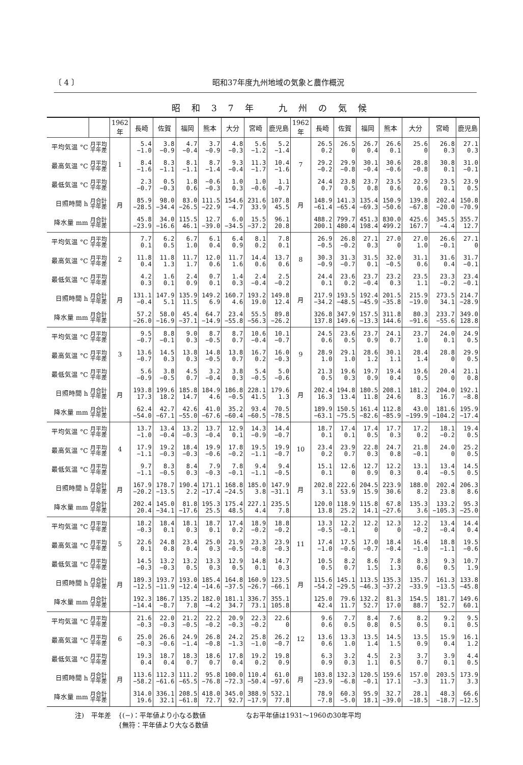〔 4 〕 昭和37年度九州地域の気象と農作概況
昭和37年 九州の気候
| | | 1962 年 | 長崎 | 佐賀 | 福岡 | 熊本 | 大分 | 宮崎 | 鹿児島 | 1962 年 | 長崎 | 佐賀 | 福岡 | 熊本 | 大分 | 宮崎 | 鹿児島 |
| --- | --- | --- | --- | --- | --- | --- | --- | --- | --- | --- | --- | --- | --- | --- | --- | --- | --- |
| 平均気温 °C | 月平均 平年差 | 1 月 | 5.4 −1.0 | 3.8 −0.9 | 4.7 −0.4 | 3.7 −0.9 | 4.8 −0.3 | 5.6 −1.2 | 5.2 −1.4 | 7 月 | 26.5 0.2 | 26.5 0 | 26.7 0.4 | 26.6 0.1 | 25.6 0 | 26.8 0.3 | 27.1 0.3 |
| 最高気温 °C | 月平均 平年差 | | 8.4 −1.6 | 8.3 −1.1 | 8.1 −1.1 | 8.7 −1.4 | 9.3 −0.4 | 11.3 −1.7 | 10.4 −1.6 | | 29.2 −0.2 | 29.9 −0.8 | 30.1 −0.4 | 30.6 −0.6 | 28.8 −0.8 | 30.8 0.1 | 31.0 −0.1 |
| 最低気温 °C | 月平均 平年差 | | 2.3 −0.7 | 0.5 −0.3 | 1.8 0.6 | −0.6 −0.3 | 1.0 0.3 | 1.0 −0.6 | 1.1 −0.7 | | 24.4 0.7 | 23.8 0.5 | 23.7 0.8 | 23.5 0.6 | 22.9 0.6 | 23.5 0.1 | 23.9 0.5 |
| 日照時間 h | 月合計 平年差 | | 85.9 −28.5 | 98.0 −34.4 | 83.0 −26.5 | 111.5 −22.9 | 154.6 −4.7 | 231.6 33.9 | 107.8 45.5 | | 148.9 −61.4 | 141.3 −65.4 | 135.4 −69.3 | 150.9 −50.6 | 139.8 −67.8 | 202.4 −20.0 | 150.8 −70.9 |
| 降水量 mm | 月合計 平年差 | | 45.8 −23.9 | 34.0 −16.6 | 115.5 46.1 | 12.7 −39.0 | 6.0 −34.5 | 15.5 −37.2 | 96.1 20.8 | | 488.2 200.1 | 799.7 480.4 | 451.3 198.4 | 830.0 499.2 | 425.6 167.7 | 345.5 −4.4 | 355.7 12.7 |
| 平均気温 °C | 月平均 平年差 | 2 月 | 7.7 0.1 | 6.2 0.5 | 6.7 1.0 | 6.1 0.4 | 6.4 0.9 | 8.1 0.2 | 7.8 0.1 | 8 月 | 26.9 −0.5 | 26.8 −0.2 | 27.1 0.3 | 27.0 0 | 27.0 1.0 | 26.6 −0.1 | 27.1 0 |
| 最高気温 °C | 月平均 平年差 | | 11.8 0.4 | 11.8 1.3 | 11.7 1.7 | 12.0 0.6 | 11.7 1.6 | 14.4 0.6 | 13.7 0.6 | | 30.3 −0.9 | 31.3 −0.7 | 31.5 0.1 | 32.0 −0.5 | 31.1 0.6 | 31.6 0.4 | 31.7 −0.1 |
| 最低気温 °C | 月平均 平年差 | | 4.2 0.3 | 1.6 0.1 | 2.4 0.9 | 0.7 0.1 | 1.4 0.3 | 2.4 −0.4 | 2.5 −0.2 | | 24.4 0.1 | 23.6 0.2 | 23.7 −0.4 | 23.2 0.3 | 23.5 1.1 | 23.3 −0.2 | 23.4 −0.1 |
| 日照時間 h | 月合計 平年差 | | 131.1 −0.4 | 147.9 5.1 | 135.9 11.5 | 149.2 6.9 | 160.7 4.6 | 193.2 19.0 | 149.8 12.4 | | 217.9 −34.2 | 193.5 −48.5 | 192.4 −45.9 | 201.5 −35.8 | 215.9 −19.0 | 273.5 34.1 | 214.7 −28.9 |
| 降水量 mm | 月合計 平年差 | | 57.2 −26.0 | 58.0 −16.9 | 45.4 −37.1 | 64.7 −14.9 | 23.4 −55.8 | 55.5 −56.3 | 89.8 −26.2 | | 326.8 137.8 | 347.9 149.6 | 157.5 −13.3 | 311.8 144.6 | 80.3 −91.6 | 233.7 −55.6 | 349.0 128.8 |
| 平均気温 °C | 月平均 平年差 | 3 月 | 9.5 −0.7 | 8.8 −0.1 | 9.0 0.3 | 8.7 −0.5 | 8.7 0.7 | 10.6 −0.4 | 10.1 −0.7 | 9 月 | 24.5 0.6 | 23.6 0.5 | 23.7 0.9 | 24.1 0.7 | 23.7 1.0 | 24.0 0.1 | 24.9 0.5 |
| 最高気温 °C | 月平均 平年差 | | 13.6 −0.7 | 14.5 0.3 | 13.8 0.3 | 14.8 −0.5 | 13.8 0.7 | 16.7 0.2 | 16.0 −0.3 | | 28.9 1.0 | 29.1 1.0 | 28.6 1.2 | 30.1 1.1 | 28.4 1.4 | 28.8 0 | 29.9 0.5 |
| 最低気温 °C | 月平均 平年差 | | 5.6 −0.9 | 3.8 −0.5 | 4.5 0.7 | 3.2 −0.4 | 3.8 0.3 | 5.4 −0.5 | 5.0 −0.6 | | 21.3 0.5 | 19.6 0.3 | 19.7 0.9 | 19.4 0.4 | 19.6 0.5 | 20.4 0 | 21.1 0.8 |
| 日照時間 h | 月合計 平年差 | | 193.8 17.3 | 199.6 18.2 | 185.8 14.7 | 184.9 4.6 | 186.8 −0.5 | 228.1 41.5 | 179.6 1.3 | | 202.4 16.3 | 194.8 13.4 | 180.5 11.8 | 208.1 24.6 | 181.2 8.3 | 204.0 16.7 | 192.1 −8.8 |
| 降水量 mm | 月合計 平年差 | | 62.4 −54.0 | 42.7 −67.1 | 42.6 −55.0 | 41.0 −67.6 | 35.2 −60.4 | 93.4 −60.5 | 70.5 −78.5 | | 189.9 −63.1 | 150.5 −75.5 | 161.4 −82.6 | 112.8 −85.9 | 43.0 −199.9 | 181.6 −104.2 | 195.9 −17.4 |
| 平均気温 °C | 月平均 平年差 | 4 月 | 13.7 −1.0 | 13.4 −0.4 | 13.2 −0.3 | 13.7 −0.4 | 12.9 0.1 | 14.3 −0.9 | 14.4 −0.7 | 10 月 | 18.7 0.1 | 17.4 0.1 | 17.4 0.5 | 17.7 0.3 | 17.2 0.2 | 18.1 −0.2 | 19.4 0.5 |
| 最高気温 °C | 月平均 平年差 | | 17.9 −1.1 | 19.2 −0.3 | 18.4 −0.3 | 19.9 −0.6 | 17.8 −0.2 | 19.5 −1.1 | 19.9 −0.7 | | 23.4 0.2 | 23.9 0.7 | 22.8 0.3 | 24.7 0.8 | 21.8 −0.1 | 24.0 0 | 25.2 0.5 |
| 最低気温 °C | 月平均 平年差 | | 9.7 −1.1 | 8.3 −0.5 | 8.4 0.3 | 7.9 −0.3 | 7.8 −0.1 | 9.4 −1.1 | 9.4 −0.5 | | 15.1 0.1 | 12.6 0 | 12.7 0.9 | 12.2 0.3 | 13.1 0.4 | 13.4 −0.5 | 14.5 0.5 |
| 日照時間 h | 月合計 平年差 | | 167.9 −20.2 | 178.7 −13.5 | 190.4 2.2 | 171.1 −17.4 | 168.8 −24.5 | 185.0 3.8 | 147.9 −31.1 | | 202.8 3.1 | 222.6 53.9 | 204.5 15.9 | 223.9 30.6 | 188.0 8.2 | 202.4 23.8 | 206.3 8.6 |
| 降水量 mm | 月合計 平年差 | | 202.4 20.4 | 145.0 −34.1 | 81.8 −17.6 | 195.3 25.5 | 175.4 48.5 | 227.1 4.4 | 235.5 7.8 | | 120.0 13.8 | 118.9 25.2 | 115.8 14.1 | 67.8 −27.6 | 135.3 3.6 | 133.2 −105.3 | 95.3 −25.0 |
| 平均気温 °C | 月平均 平年差 | 5 月 | 18.2 −0.3 | 18.4 0.1 | 18.1 0.3 | 18.7 0.1 | 17.4 0.2 | 18.9 −0.2 | 18.8 −0.2 | 11 月 | 13.3 −0.5 | 12.2 −0.1 | 12.2 0 | 12.3 0 | 12.2 −0.2 | 13.4 −0.4 | 14.4 0.4 |
| 最高気温 °C | 月平均 平年差 | | 22.6 0.1 | 24.8 0.8 | 23.4 0.4 | 25.0 0.3 | 21.9 −0.5 | 23.3 −0.8 | 23.9 −0.3 | | 17.4 −1.0 | 17.5 −0.6 | 17.0 −0.7 | 18.4 −0.4 | 16.4 −1.0 | 18.8 −1.1 | 19.5 −0.6 |
| 最低気温 °C | 月平均 平年差 | | 14.5 −0.3 | 13.2 −0.3 | 13.2 0.5 | 13.3 0.3 | 12.9 0.5 | 14.8 0.1 | 14.7 0.3 | | 10.5 0.5 | 8.2 0.7 | 8.6 1.5 | 7.8 1.3 | 8.3 0.6 | 9.3 0.5 | 10.7 1.9 |
| 日照時間 h | 月合計 平年差 | | 189.3 −12.5 | 193.7 −11.9 | 193.0 −12.4 | 185.4 −14.6 | 164.8 −37.5 | 160.9 −26.7 | 123.5 −66.1 | | 115.6 −54.2 | 145.1 −29.5 | 113.5 −46.3 | 135.3 −37.2 | 135.7 −33.9 | 161.3 −13.5 | 133.8 −45.8 |
| 降水量 mm | 月合計 平年差 | | 192.3 −14.4 | 186.7 −8.7 | 135.2 7.8 | 182.0 −4.2 | 181.1 34.7 | 336.7 73.1 | 355.1 105.8 | | 125.0 42.4 | 79.6 11.7 | 132.2 52.7 | 81.3 17.0 | 154.5 88.7 | 181.7 52.7 | 149.6 60.1 |
| 平均気温 °C | 月平均 平年差 | 6 月 | 21.6 −0.3 | 22.0 −0.3 | 21.2 −0.5 | 22.2 −0.2 | 20.9 −0.3 | 22.3 −0.2 | 22.6 0 | 12 月 | 9.6 0.6 | 7.7 0.5 | 8.4 0.8 | 7.6 0.5 | 8.2 0.5 | 9.2 0.1 | 9.5 0.5 |
| 最高気温 °C | 月平均 平年差 | | 25.0 −0.3 | 26.6 −0.6 | 24.9 −1.4 | 26.8 −0.8 | 24.2 −1.3 | 25.8 −1.0 | 26.2 −0.7 | | 13.6 0.6 | 13.3 1.0 | 13.5 1.4 | 14.5 1.5 | 13.5 0.9 | 15.9 0.4 | 16.1 1.2 |
| 最低気温 °C | 月平均 平年差 | | 19.3 0.4 | 18.7 0.4 | 18.3 0.7 | 18.6 0.7 | 17.8 0.4 | 19.2 0.2 | 19.8 0.9 | | 6.3 0.9 | 3.2 0.3 | 4.5 1.1 | 2.3 0.5 | 3.7 0.7 | 3.9 0.1 | 4.4 0.5 |
| 日照時間 h | 月合計 平年差 | | 113.6 −58.2 | 112.3 −61.6 | 111.2 −65.5 | 95.8 −76.8 | 100.0 −72.3 | 110.4 −50.4 | 61.0 −97.6 | | 103.8 −23.9 | 132.3 −6.8 | 120.5 −0.1 | 159.6 17.1 | 157.0 −3.3 | 203.5 11.7 | 173.9 3.3 |
| 降水量 mm | 月合計 平年差 | | 314.0 19.6 | 336.1 32.1 | 208.5 −61.8 | 418.0 72.7 | 345.0 92.7 | 388.9 −17.9 | 532.1 77.8 | | 78.9 −7.8 | 60.3 −5.0 | 95.9 18.1 | 32.7 −39.0 | 28.1 −18.5 | 48.3 −18.7 | 66.6 −12.5 |
注) 平年差 {(−)：平年値より小なる数値
{無符：平年値より大なる数値 なお平年値は1931〜1960の30年平均